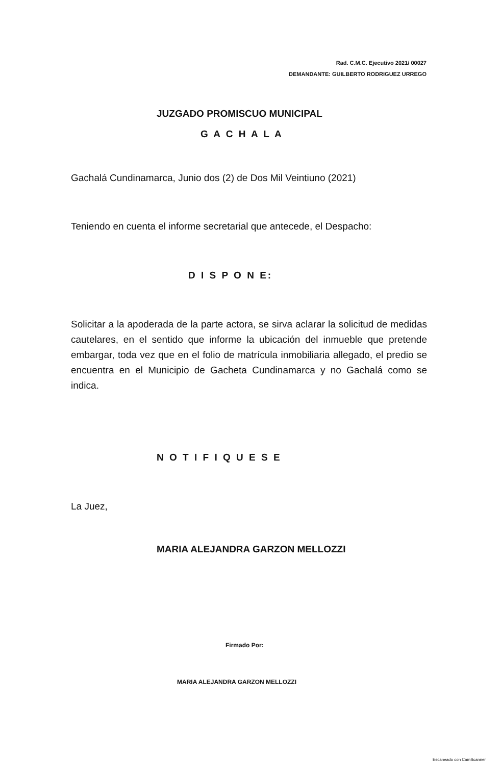Rad. C.M.C. Ejecutivo 2021/ 00027
DEMANDANTE: GUILBERTO RODRIGUEZ URREGO
JUZGADO PROMISCUO MUNICIPAL
G A C H A L A
Gachalá Cundinamarca, Junio dos (2) de Dos Mil Veintiuno (2021)
Teniendo en cuenta el informe secretarial que antecede, el Despacho:
D I S P O N E:
Solicitar a la apoderada de la parte actora, se sirva aclarar la solicitud de medidas cautelares, en el sentido que informe la ubicación del inmueble que pretende embargar, toda vez que en el folio de matrícula inmobiliaria allegado, el predio se encuentra en el Municipio de Gacheta Cundinamarca y no Gachalá como se indica.
N O T I F I Q U E S E
La Juez,
MARIA ALEJANDRA GARZON MELLOZZI
Firmado Por:
MARIA ALEJANDRA GARZON MELLOZZI
Escaneado con CamScanner